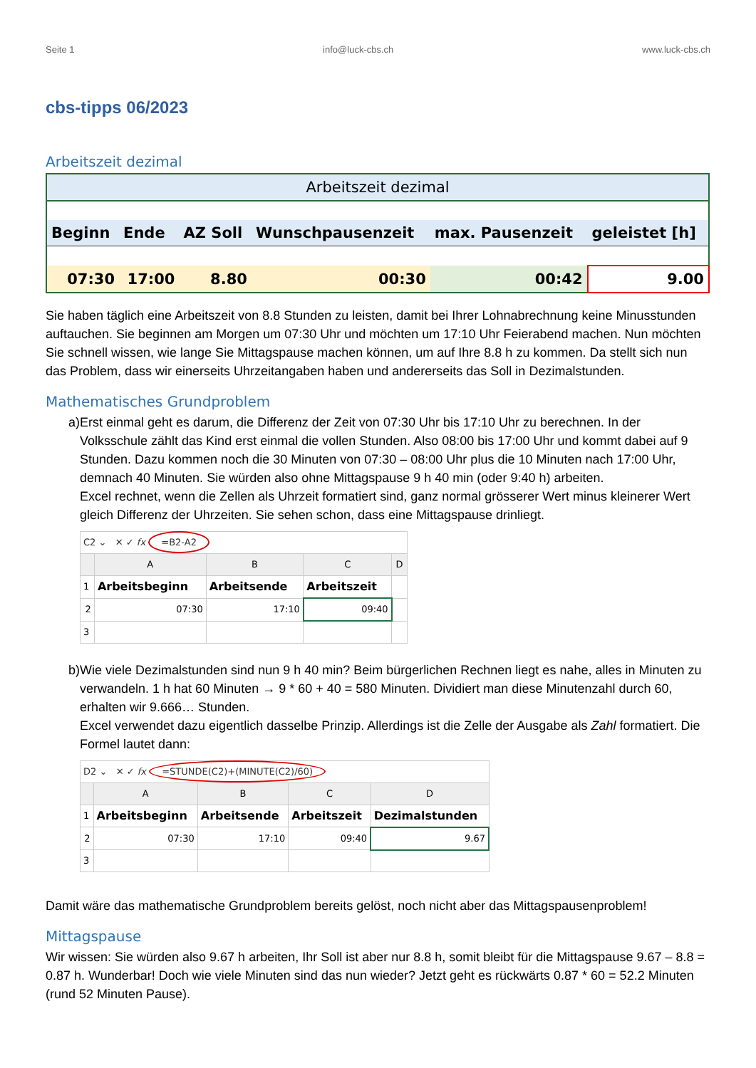Seite 1 info@luck-cbs.ch www.luck-cbs.ch
cbs-tipps 06/2023
Arbeitszeit dezimal
| Arbeitszeit dezimal | | | | | |
| Beginn | Ende | AZ Soll | Wunschpausenzeit | max. Pausenzeit | geleistet [h] |
| 07:30 | 17:00 | 8.80 | 00:30 | 00:42 | 9.00 |
Sie haben täglich eine Arbeitszeit von 8.8 Stunden zu leisten, damit bei Ihrer Lohnabrechnung keine Minusstunden auftauchen. Sie beginnen am Morgen um 07:30 Uhr und möchten um 17:10 Uhr Feierabend machen. Nun möchten Sie schnell wissen, wie lange Sie Mittagspause machen können, um auf Ihre 8.8 h zu kommen. Da stellt sich nun das Problem, dass wir einerseits Uhrzeitangaben haben und andererseits das Soll in Dezimalstunden.
Mathematisches Grundproblem
a) Erst einmal geht es darum, die Differenz der Zeit von 07:30 Uhr bis 17:10 Uhr zu berechnen. In der Volksschule zählt das Kind erst einmal die vollen Stunden. Also 08:00 bis 17:00 Uhr und kommt dabei auf 9 Stunden. Dazu kommen noch die 30 Minuten von 07:30 – 08:00 Uhr plus die 10 Minuten nach 17:00 Uhr, demnach 40 Minuten. Sie würden also ohne Mittagspause 9 h 40 min (oder 9:40 h) arbeiten.
Excel rechnet, wenn die Zellen als Uhrzeit formatiert sind, ganz normal grösserer Wert minus kleinerer Wert gleich Differenz der Uhrzeiten. Sie sehen schon, dass eine Mittagspause drinliegt.
| C2 ⌄ ✕ ✓ fx =B2-A2 | | | | |
| | A | B | C | D |
| 1 | Arbeitsbeginn | Arbeitsende | Arbeitszeit | |
| 2 | 07:30 | 17:10 | 09:40 | |
| 3 | | | | |
b) Wie viele Dezimalstunden sind nun 9 h 40 min? Beim bürgerlichen Rechnen liegt es nahe, alles in Minuten zu verwandeln. 1 h hat 60 Minuten → 9 * 60 + 40 = 580 Minuten. Dividiert man diese Minutenzahl durch 60, erhalten wir 9.666… Stunden.
Excel verwendet dazu eigentlich dasselbe Prinzip. Allerdings ist die Zelle der Ausgabe als Zahl formatiert. Die Formel lautet dann:
| D2 ⌄ ✕ ✓ fx =STUNDE(C2)+(MINUTE(C2)/60) | | | | |
| | A | B | C | D |
| 1 | Arbeitsbeginn | Arbeitsende | Arbeitszeit | Dezimalstunden |
| 2 | 07:30 | 17:10 | 09:40 | 9.67 |
| 3 | | | | |
Damit wäre das mathematische Grundproblem bereits gelöst, noch nicht aber das Mittagspausenproblem!
Mittagspause
Wir wissen: Sie würden also 9.67 h arbeiten, Ihr Soll ist aber nur 8.8 h, somit bleibt für die Mittagspause 9.67 – 8.8 = 0.87 h. Wunderbar! Doch wie viele Minuten sind das nun wieder? Jetzt geht es rückwärts 0.87 * 60 = 52.2 Minuten (rund 52 Minuten Pause).